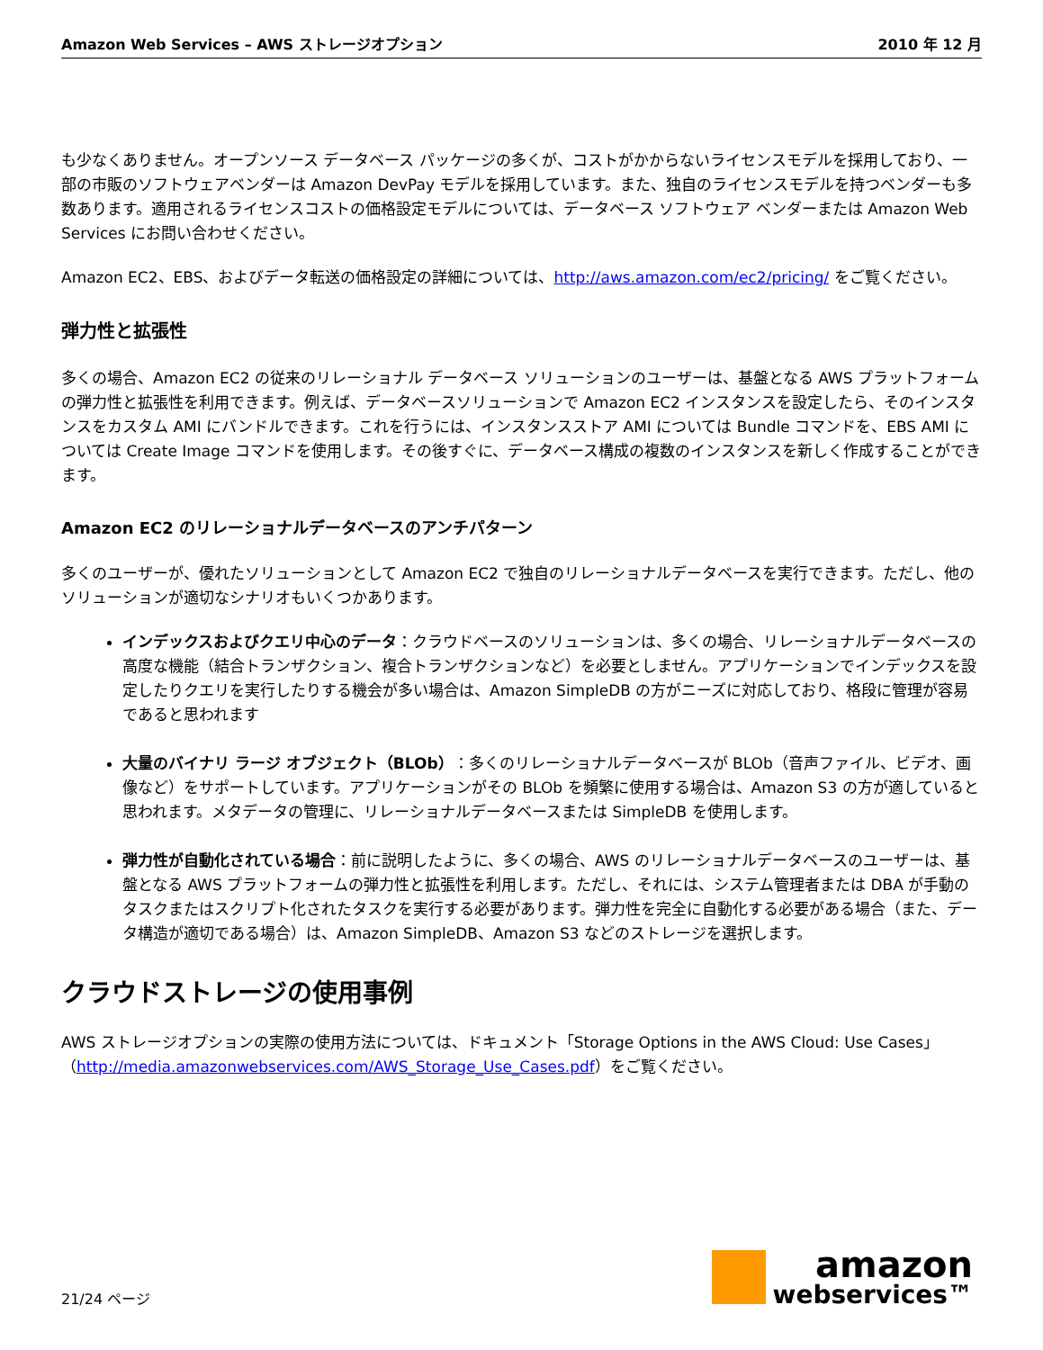Amazon Web Services – AWS ストレージオプション 2010 年 12 月
も少なくありません。オープンソース データベース パッケージの多くが、コストがかからないライセンスモデルを採用しており、一部の市販のソフトウェアベンダーは Amazon DevPay モデルを採用しています。また、独自のライセンスモデルを持つベンダーも多数あります。適用されるライセンスコストの価格設定モデルについては、データベース ソフトウェア ベンダーまたは Amazon Web Services にお問い合わせください。
Amazon EC2、EBS、およびデータ転送の価格設定の詳細については、http://aws.amazon.com/ec2/pricing/ をご覧ください。
弾力性と拡張性
多くの場合、Amazon EC2 の従来のリレーショナル データベース ソリューションのユーザーは、基盤となる AWS プラットフォームの弾力性と拡張性を利用できます。例えば、データベースソリューションで Amazon EC2 インスタンスを設定したら、そのインスタンスをカスタム AMI にバンドルできます。これを行うには、インスタンスストア AMI については Bundle コマンドを、EBS AMI については Create Image コマンドを使用します。その後すぐに、データベース構成の複数のインスタンスを新しく作成することができます。
Amazon EC2 のリレーショナルデータベースのアンチパターン
多くのユーザーが、優れたソリューションとして Amazon EC2 で独自のリレーショナルデータベースを実行できます。ただし、他のソリューションが適切なシナリオもいくつかあります。
インデックスおよびクエリ中心のデータ：クラウドベースのソリューションは、多くの場合、リレーショナルデータベースの高度な機能（結合トランザクション、複合トランザクションなど）を必要としません。アプリケーションでインデックスを設定したりクエリを実行したりする機会が多い場合は、Amazon SimpleDB の方がニーズに対応しており、格段に管理が容易であると思われます
大量のバイナリ ラージ オブジェクト（BLOb）：多くのリレーショナルデータベースが BLOb（音声ファイル、ビデオ、画像など）をサポートしています。アプリケーションがその BLOb を頻繁に使用する場合は、Amazon S3 の方が適していると思われます。メタデータの管理に、リレーショナルデータベースまたは SimpleDB を使用します。
弾力性が自動化されている場合：前に説明したように、多くの場合、AWS のリレーショナルデータベースのユーザーは、基盤となる AWS プラットフォームの弾力性と拡張性を利用します。ただし、それには、システム管理者または DBA が手動のタスクまたはスクリプト化されたタスクを実行する必要があります。弾力性を完全に自動化する必要がある場合（また、データ構造が適切である場合）は、Amazon SimpleDB、Amazon S3 などのストレージを選択します。
クラウドストレージの使用事例
AWS ストレージオプションの実際の使用方法については、ドキュメント「Storage Options in the AWS Cloud: Use Cases」（http://media.amazonwebservices.com/AWS_Storage_Use_Cases.pdf）をご覧ください。
21/24 ページ
amazon
webservices™